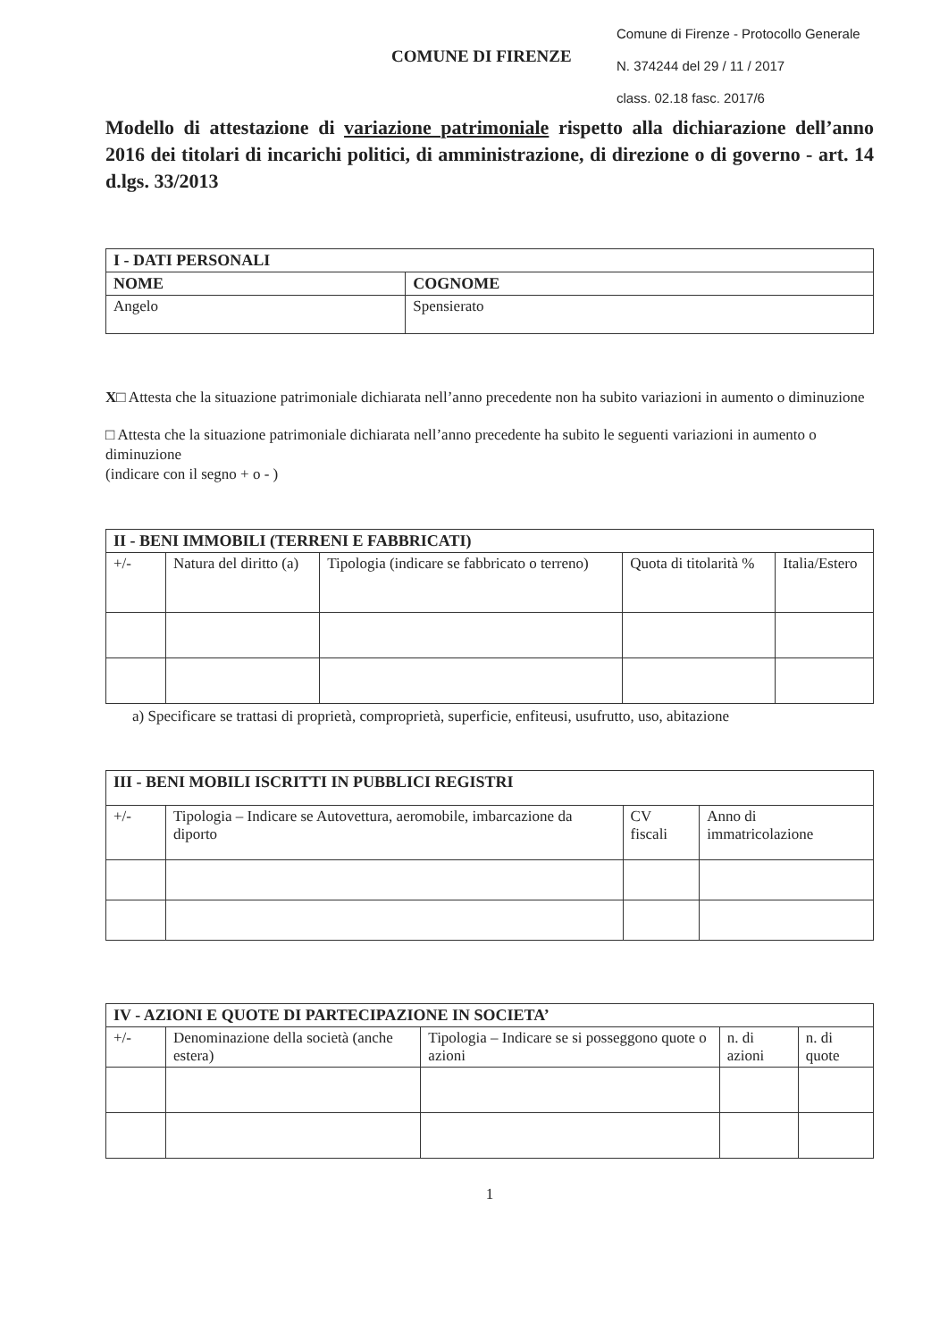Comune di Firenze - Protocollo Generale
N. 374244 del 29 / 11 / 2017
class. 02.18 fasc. 2017/6
COMUNE DI FIRENZE
Modello di attestazione di variazione patrimoniale rispetto alla dichiarazione dell’anno 2016 dei titolari di incarichi politici, di amministrazione, di direzione o di governo - art. 14 d.lgs. 33/2013
| I - DATI PERSONALI | |
| NOME | COGNOME |
| Angelo | Spensierato |
X□ Attesta che la situazione patrimoniale dichiarata nell’anno precedente non ha subito variazioni in aumento o diminuzione
□ Attesta che la situazione patrimoniale dichiarata nell’anno precedente ha subito le seguenti variazioni in aumento o diminuzione
(indicare con il segno + o - )
| II - BENI IMMOBILI (TERRENI E FABBRICATI) | | | | |
| +/- | Natura del diritto (a) | Tipologia (indicare se fabbricato o terreno) | Quota di titolarità % | Italia/Estero |
a) Specificare se trattasi di proprietà, comproprietà, superficie, enfiteusi, usufrutto, uso, abitazione
| III - BENI MOBILI ISCRITTI IN PUBBLICI REGISTRI | | | |
| +/- | Tipologia – Indicare se Autovettura, aeromobile, imbarcazione da diporto | CV fiscali | Anno di immatricolazione |
| IV - AZIONI E QUOTE DI PARTECIPAZIONE IN SOCIETA’ | | | | |
| +/- | Denominazione della società (anche estera) | Tipologia – Indicare se si posseggono quote o azioni | n. di azioni | n. di quote |
1